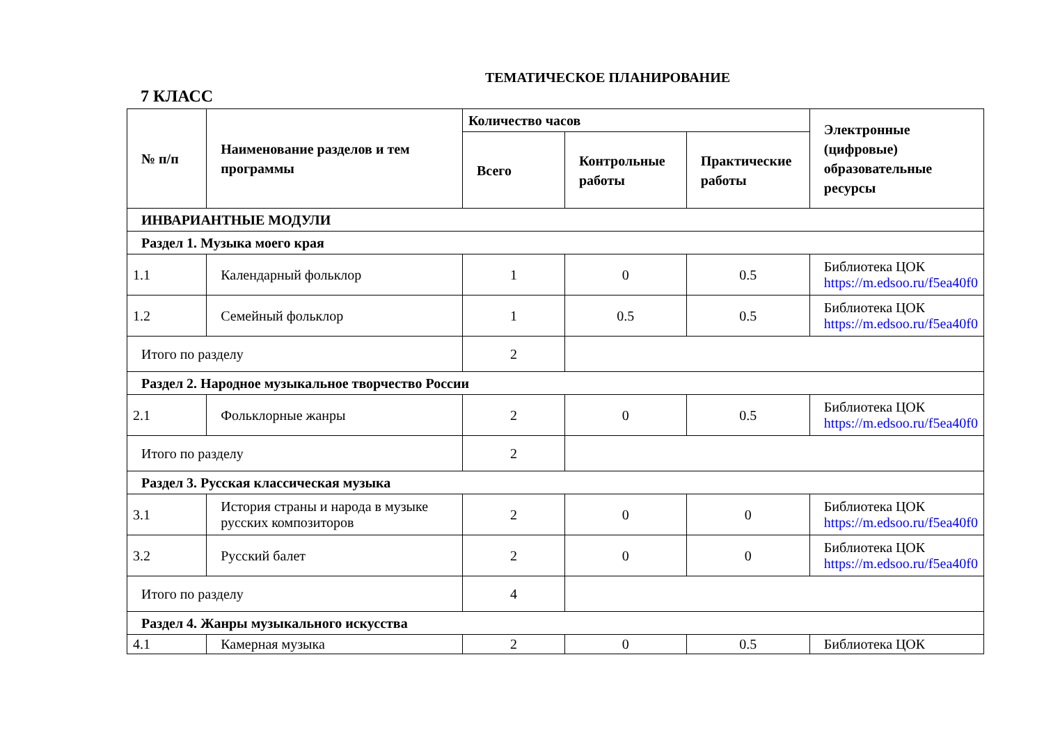ТЕМАТИЧЕСКОЕ ПЛАНИРОВАНИЕ
7 КЛАСС
| № п/п | Наименование разделов и тем программы | Количество часов | | | Электронные (цифровые) образовательные ресурсы |
| --- | --- | --- | --- | --- | --- |
| | | Всего | Контрольные работы | Практические работы | |
| ИНВАРИАНТНЫЕ МОДУЛИ | | | | | |
| Раздел 1. Музыка моего края | | | | | |
| 1.1 | Календарный фольклор | 1 | 0 | 0.5 | Библиотека ЦОК https://m.edsoo.ru/f5ea40f0 |
| 1.2 | Семейный фольклор | 1 | 0.5 | 0.5 | Библиотека ЦОК https://m.edsoo.ru/f5ea40f0 |
| Итого по разделу | | 2 | | | |
| Раздел 2. Народное музыкальное творчество России | | | | | |
| 2.1 | Фольклорные жанры | 2 | 0 | 0.5 | Библиотека ЦОК https://m.edsoo.ru/f5ea40f0 |
| Итого по разделу | | 2 | | | |
| Раздел 3. Русская классическая музыка | | | | | |
| 3.1 | История страны и народа в музыке русских композиторов | 2 | 0 | 0 | Библиотека ЦОК https://m.edsoo.ru/f5ea40f0 |
| 3.2 | Русский балет | 2 | 0 | 0 | Библиотека ЦОК https://m.edsoo.ru/f5ea40f0 |
| Итого по разделу | | 4 | | | |
| Раздел 4. Жанры музыкального искусства | | | | | |
| 4.1 | Камерная музыка | 2 | 0 | 0.5 | Библиотека ЦОК |